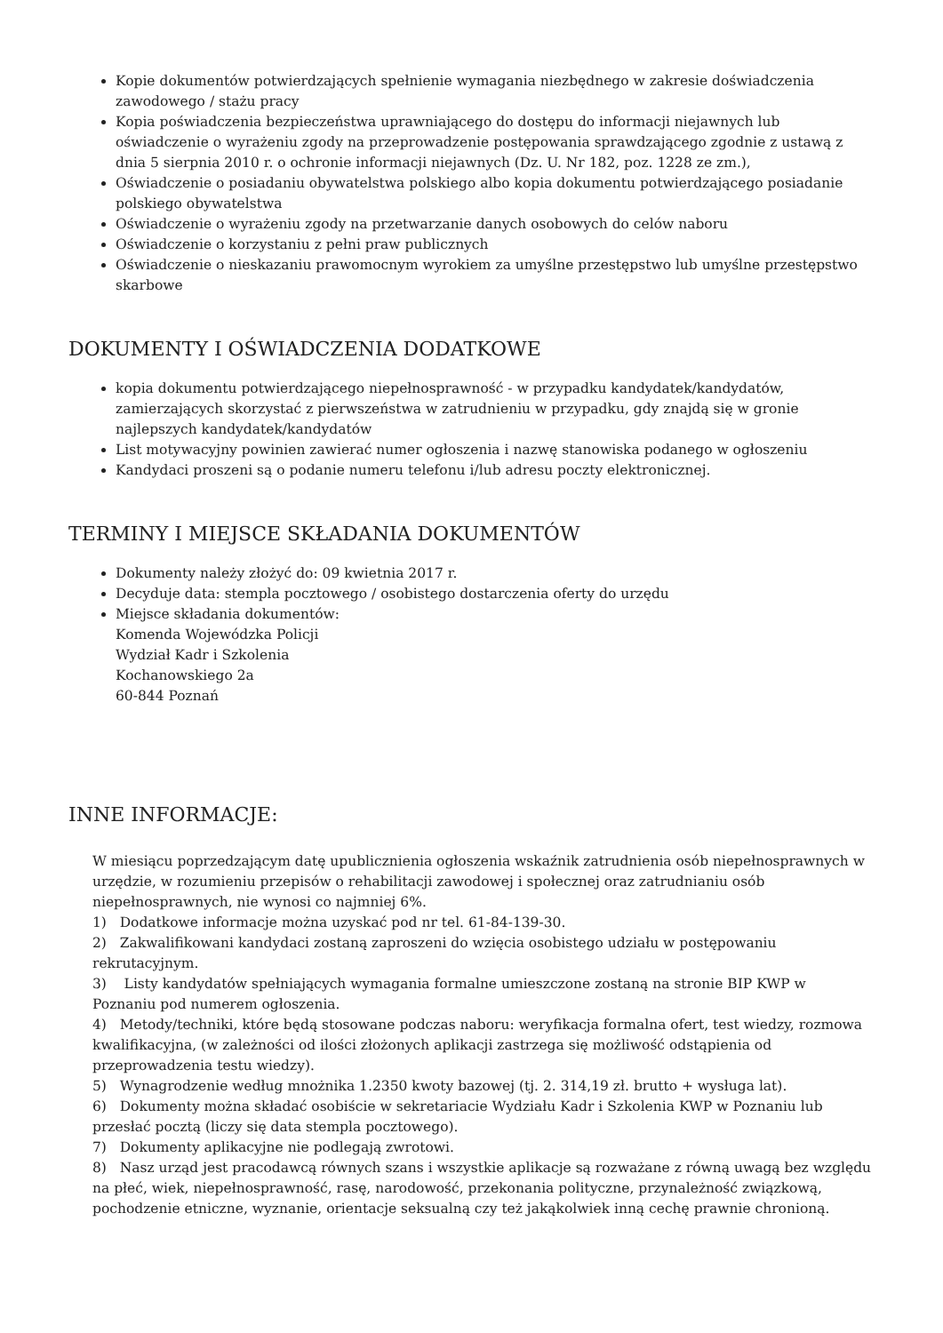Kopie dokumentów potwierdzających spełnienie wymagania niezbędnego w zakresie doświadczenia zawodowego / stażu pracy
Kopia poświadczenia bezpieczeństwa uprawniającego do dostępu do informacji niejawnych lub oświadczenie o wyrażeniu zgody na przeprowadzenie postępowania sprawdzającego zgodnie z ustawą z dnia 5 sierpnia 2010 r. o ochronie informacji niejawnych (Dz. U. Nr 182, poz. 1228 ze zm.),
Oświadczenie o posiadaniu obywatelstwa polskiego albo kopia dokumentu potwierdzającego posiadanie polskiego obywatelstwa
Oświadczenie o wyrażeniu zgody na przetwarzanie danych osobowych do celów naboru
Oświadczenie o korzystaniu z pełni praw publicznych
Oświadczenie o nieskazaniu prawomocnym wyrokiem za umyślne przestępstwo lub umyślne przestępstwo skarbowe
DOKUMENTY I OŚWIADCZENIA DODATKOWE
kopia dokumentu potwierdzającego niepełnosprawność - w przypadku kandydatek/kandydatów, zamierzających skorzystać z pierwszeństwa w zatrudnieniu w przypadku, gdy znajdą się w gronie najlepszych kandydatek/kandydatów
List motywacyjny powinien zawierać numer ogłoszenia i nazwę stanowiska podanego w ogłoszeniu
Kandydaci proszeni są o podanie numeru telefonu i/lub adresu poczty elektronicznej.
TERMINY I MIEJSCE SKŁADANIA DOKUMENTÓW
Dokumenty należy złożyć do: 09 kwietnia 2017 r.
Decyduje data: stempla pocztowego / osobistego dostarczenia oferty do urzędu
Miejsce składania dokumentów:
Komenda Wojewódzka Policji
Wydział Kadr i Szkolenia
Kochanowskiego 2a
60-844 Poznań
INNE INFORMACJE:
W miesiącu poprzedzającym datę upublicznienia ogłoszenia wskaźnik zatrudnienia osób niepełnosprawnych w urzędzie, w rozumieniu przepisów o rehabilitacji zawodowej i społecznej oraz zatrudnianiu osób niepełnosprawnych, nie wynosi co najmniej 6%.
1) Dodatkowe informacje można uzyskać pod nr tel. 61-84-139-30.
2) Zakwalifikowani kandydaci zostaną zaproszeni do wzięcia osobistego udziału w postępowaniu rekrutacyjnym.
3) Listy kandydatów spełniających wymagania formalne umieszczone zostaną na stronie BIP KWP w Poznaniu pod numerem ogłoszenia.
4) Metody/techniki, które będą stosowane podczas naboru: weryfikacja formalna ofert, test wiedzy, rozmowa kwalifikacyjna, (w zależności od ilości złożonych aplikacji zastrzega się możliwość odstąpienia od przeprowadzenia testu wiedzy).
5) Wynagrodzenie według mnożnika 1.2350 kwoty bazowej (tj. 2. 314,19 zł. brutto + wysługa lat).
6) Dokumenty można składać osobiście w sekretariacie Wydziału Kadr i Szkolenia KWP w Poznaniu lub przesłać pocztą (liczy się data stempla pocztowego).
7) Dokumenty aplikacyjne nie podlegają zwrotowi.
8) Nasz urząd jest pracodawcą równych szans i wszystkie aplikacje są rozważane z równą uwagą bez względu na płeć, wiek, niepełnosprawność, rasę, narodowość, przekonania polityczne, przynależność związkową, pochodzenie etniczne, wyznanie, orientacje seksualną czy też jakąkolwiek inną cechę prawnie chronioną.